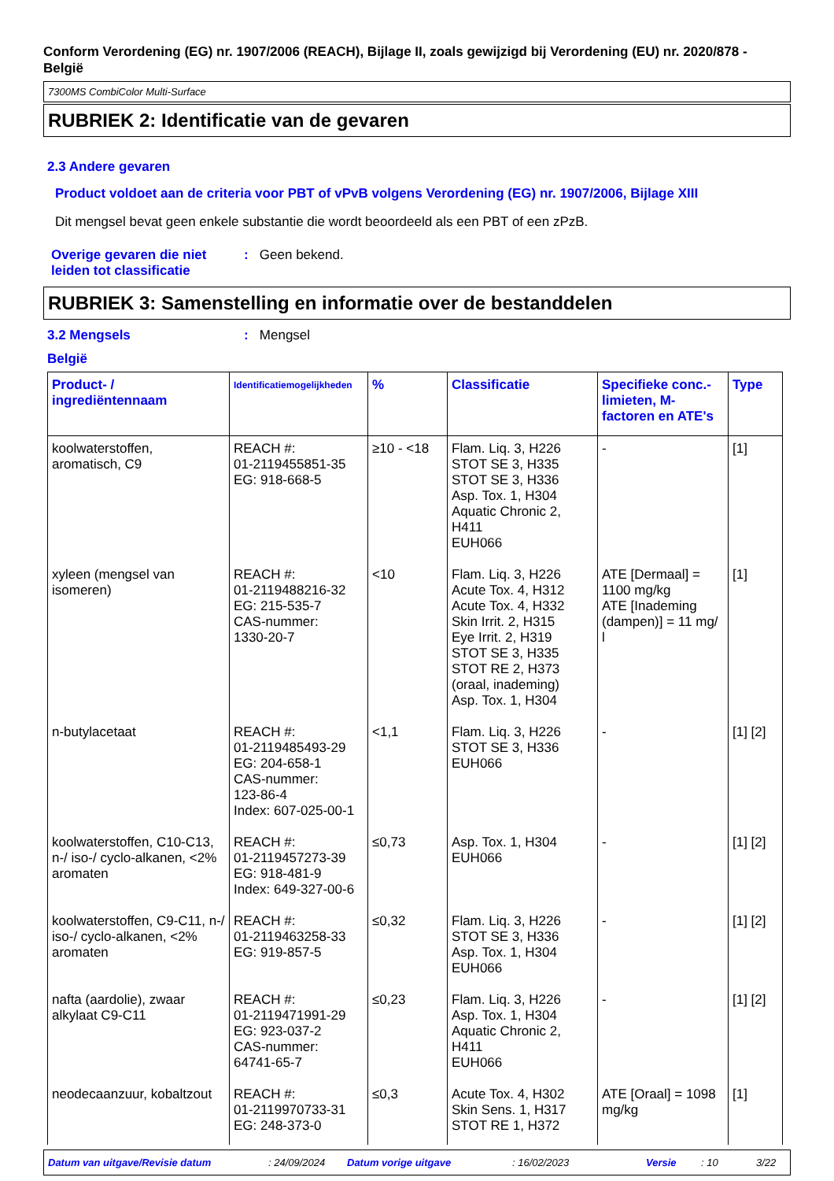Conform Verordening (EG) nr. 1907/2006 (REACH), Bijlage II, zoals gewijzigd bij Verordening (EU) nr. 2020/878 - België
7300MS CombiColor Multi-Surface
RUBRIEK 2: Identificatie van de gevaren
2.3 Andere gevaren
Product voldoet aan de criteria voor PBT of vPvB volgens Verordening (EG) nr. 1907/2006, Bijlage XIII
Dit mengsel bevat geen enkele substantie die wordt beoordeeld als een PBT of een zPzB.
Overige gevaren die niet leiden tot classificatie
: Geen bekend.
RUBRIEK 3: Samenstelling en informatie over de bestanddelen
3.2 Mengsels : Mengsel
België
| Product- / ingrediëntennaam | Identificatiemogelijkheden | % | Classificatie | Specifieke conc.-limieten, M-factoren en ATE's | Type |
| --- | --- | --- | --- | --- | --- |
| koolwaterstoffen, aromatisch, C9 | REACH #: 01-2119455851-35 EG: 918-668-5 | ≥10 - <18 | Flam. Liq. 3, H226 STOT SE 3, H335 STOT SE 3, H336 Asp. Tox. 1, H304 Aquatic Chronic 2, H411 EUH066 | - | [1] |
| xyleen (mengsel van isomeren) | REACH #: 01-2119488216-32 EG: 215-535-7 CAS-nummer: 1330-20-7 | <10 | Flam. Liq. 3, H226 Acute Tox. 4, H312 Acute Tox. 4, H332 Skin Irrit. 2, H315 Eye Irrit. 2, H319 STOT SE 3, H335 STOT RE 2, H373 (oraal, inademing) Asp. Tox. 1, H304 | ATE [Dermaal] = 1100 mg/kg ATE [Inademing (dampen)] = 11 mg/ l | [1] |
| n-butylacetaat | REACH #: 01-2119485493-29 EG: 204-658-1 CAS-nummer: 123-86-4 Index: 607-025-00-1 | <1,1 | Flam. Liq. 3, H226 STOT SE 3, H336 EUH066 | - | [1] [2] |
| koolwaterstoffen, C10-C13, n-/ iso-/ cyclo-alkanen, <2% aromaten | REACH #: 01-2119457273-39 EG: 918-481-9 Index: 649-327-00-6 | ≤0,73 | Asp. Tox. 1, H304 EUH066 | - | [1] [2] |
| koolwaterstoffen, C9-C11, n-/ iso-/ cyclo-alkanen, <2% aromaten | REACH #: 01-2119463258-33 EG: 919-857-5 | ≤0,32 | Flam. Liq. 3, H226 STOT SE 3, H336 Asp. Tox. 1, H304 EUH066 | - | [1] [2] |
| nafta (aardolie), zwaar alkylaat C9-C11 | REACH #: 01-2119471991-29 EG: 923-037-2 CAS-nummer: 64741-65-7 | ≤0,23 | Flam. Liq. 3, H226 Asp. Tox. 1, H304 Aquatic Chronic 2, H411 EUH066 | - | [1] [2] |
| neodecaanzuur, kobaltzout | REACH #: 01-2119970733-31 EG: 248-373-0 | ≤0,3 | Acute Tox. 4, H302 Skin Sens. 1, H317 STOT RE 1, H372 | ATE [Oraal] = 1098 mg/kg | [1] |
Datum van uitgave/Revisie datum: 24/09/2024 Datum vorige uitgave: 16/02/2023 Versie: 10 3/22